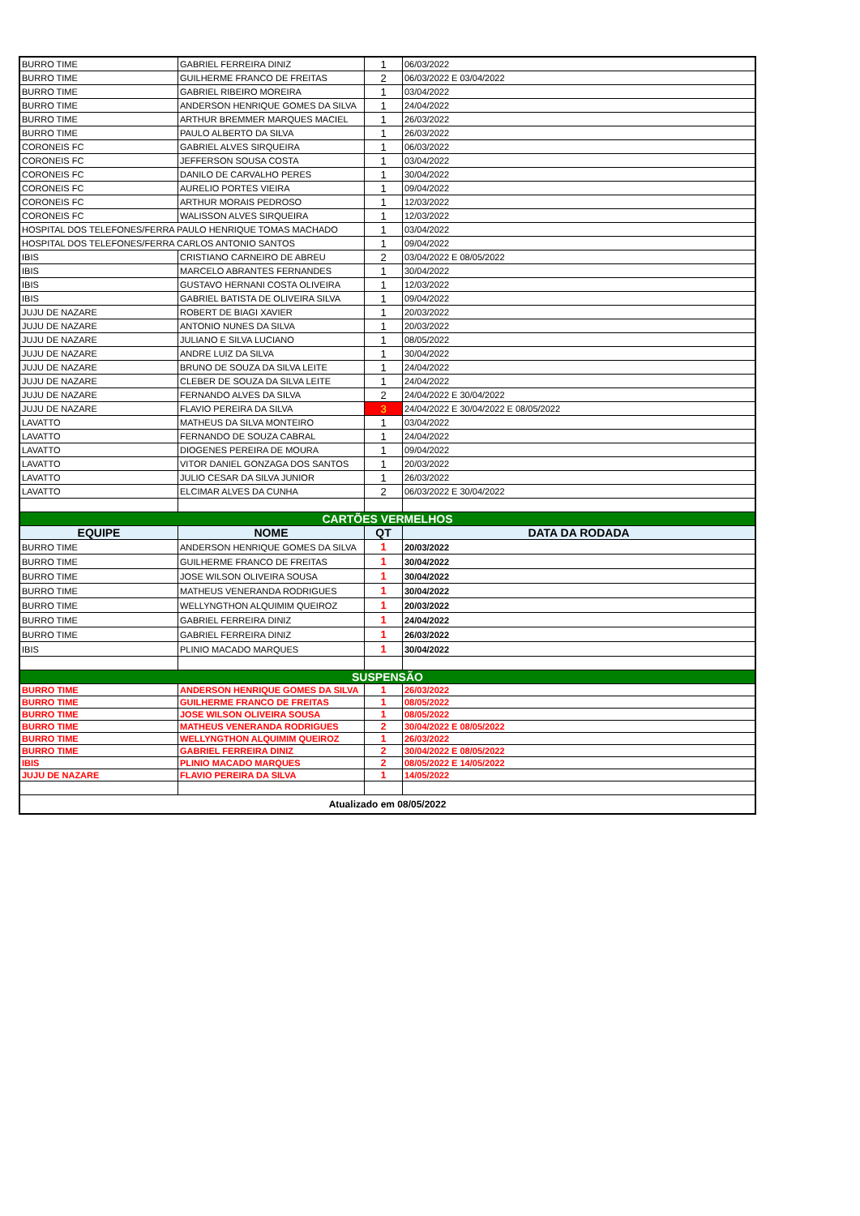| BURRO TIME | GABRIEL FERREIRA DINIZ | 1 | 06/03/2022 |
| BURRO TIME | GUILHERME FRANCO DE FREITAS | 2 | 06/03/2022 E 03/04/2022 |
| BURRO TIME | GABRIEL RIBEIRO MOREIRA | 1 | 03/04/2022 |
| BURRO TIME | ANDERSON HENRIQUE GOMES DA SILVA | 1 | 24/04/2022 |
| BURRO TIME | ARTHUR BREMMER MARQUES MACIEL | 1 | 26/03/2022 |
| BURRO TIME | PAULO ALBERTO DA SILVA | 1 | 26/03/2022 |
| CORONEIS FC | GABRIEL ALVES SIRQUEIRA | 1 | 06/03/2022 |
| CORONEIS FC | JEFFERSON SOUSA COSTA | 1 | 03/04/2022 |
| CORONEIS FC | DANILO DE CARVALHO PERES | 1 | 30/04/2022 |
| CORONEIS FC | AURELIO PORTES VIEIRA | 1 | 09/04/2022 |
| CORONEIS FC | ARTHUR MORAIS PEDROSO | 1 | 12/03/2022 |
| CORONEIS FC | WALISSON ALVES SIRQUEIRA | 1 | 12/03/2022 |
| HOSPITAL DOS TELEFONES/FERRA PAULO HENRIQUE TOMAS MACHADO | | 1 | 03/04/2022 |
| HOSPITAL DOS TELEFONES/FERRA CARLOS ANTONIO SANTOS | | 1 | 09/04/2022 |
| IBIS | CRISTIANO CARNEIRO DE ABREU | 2 | 03/04/2022 E 08/05/2022 |
| IBIS | MARCELO ABRANTES FERNANDES | 1 | 30/04/2022 |
| IBIS | GUSTAVO HERNANI COSTA OLIVEIRA | 1 | 12/03/2022 |
| IBIS | GABRIEL BATISTA DE OLIVEIRA SILVA | 1 | 09/04/2022 |
| JUJU DE NAZARE | ROBERT DE BIAGI XAVIER | 1 | 20/03/2022 |
| JUJU DE NAZARE | ANTONIO NUNES DA SILVA | 1 | 20/03/2022 |
| JUJU DE NAZARE | JULIANO E SILVA LUCIANO | 1 | 08/05/2022 |
| JUJU DE NAZARE | ANDRE LUIZ DA SILVA | 1 | 30/04/2022 |
| JUJU DE NAZARE | BRUNO DE SOUZA DA SILVA LEITE | 1 | 24/04/2022 |
| JUJU DE NAZARE | CLEBER DE SOUZA DA SILVA LEITE | 1 | 24/04/2022 |
| JUJU DE NAZARE | FERNANDO ALVES DA SILVA | 2 | 24/04/2022 E 30/04/2022 |
| JUJU DE NAZARE | FLAVIO PEREIRA DA SILVA | 3 | 24/04/2022 E 30/04/2022 E 08/05/2022 |
| LAVATTO | MATHEUS DA SILVA MONTEIRO | 1 | 03/04/2022 |
| LAVATTO | FERNANDO DE SOUZA CABRAL | 1 | 24/04/2022 |
| LAVATTO | DIOGENES PEREIRA DE MOURA | 1 | 09/04/2022 |
| LAVATTO | VITOR DANIEL GONZAGA DOS SANTOS | 1 | 20/03/2022 |
| LAVATTO | JULIO CESAR DA SILVA JUNIOR | 1 | 26/03/2022 |
| LAVATTO | ELCIMAR ALVES DA CUNHA | 2 | 06/03/2022 E 30/04/2022 |
| CARTÕES VERMELHOS | | | |
| EQUIPE | NOME | QT | DATA DA RODADA |
| BURRO TIME | ANDERSON HENRIQUE GOMES DA SILVA | 1 | 20/03/2022 |
| BURRO TIME | GUILHERME FRANCO DE FREITAS | 1 | 30/04/2022 |
| BURRO TIME | JOSE WILSON OLIVEIRA SOUSA | 1 | 30/04/2022 |
| BURRO TIME | MATHEUS VENERANDA RODRIGUES | 1 | 30/04/2022 |
| BURRO TIME | WELLYNGTHON ALQUIMIM QUEIROZ | 1 | 20/03/2022 |
| BURRO TIME | GABRIEL FERREIRA DINIZ | 1 | 24/04/2022 |
| BURRO TIME | GABRIEL FERREIRA DINIZ | 1 | 26/03/2022 |
| IBIS | PLINIO MACADO MARQUES | 1 | 30/04/2022 |
| SUSPENSÃO | | | |
| BURRO TIME | ANDERSON HENRIQUE GOMES DA SILVA | 1 | 26/03/2022 |
| BURRO TIME | GUILHERME FRANCO DE FREITAS | 1 | 08/05/2022 |
| BURRO TIME | JOSE WILSON OLIVEIRA SOUSA | 1 | 08/05/2022 |
| BURRO TIME | MATHEUS VENERANDA RODRIGUES | 2 | 30/04/2022 E 08/05/2022 |
| BURRO TIME | WELLYNGTHON ALQUIMIM QUEIROZ | 1 | 26/03/2022 |
| BURRO TIME | GABRIEL FERREIRA DINIZ | 2 | 30/04/2022 E 08/05/2022 |
| IBIS | PLINIO MACADO MARQUES | 2 | 08/05/2022 E 14/05/2022 |
| JUJU DE NAZARE | FLAVIO PEREIRA DA SILVA | 1 | 14/05/2022 |
| Atualizado em 08/05/2022 | | | |